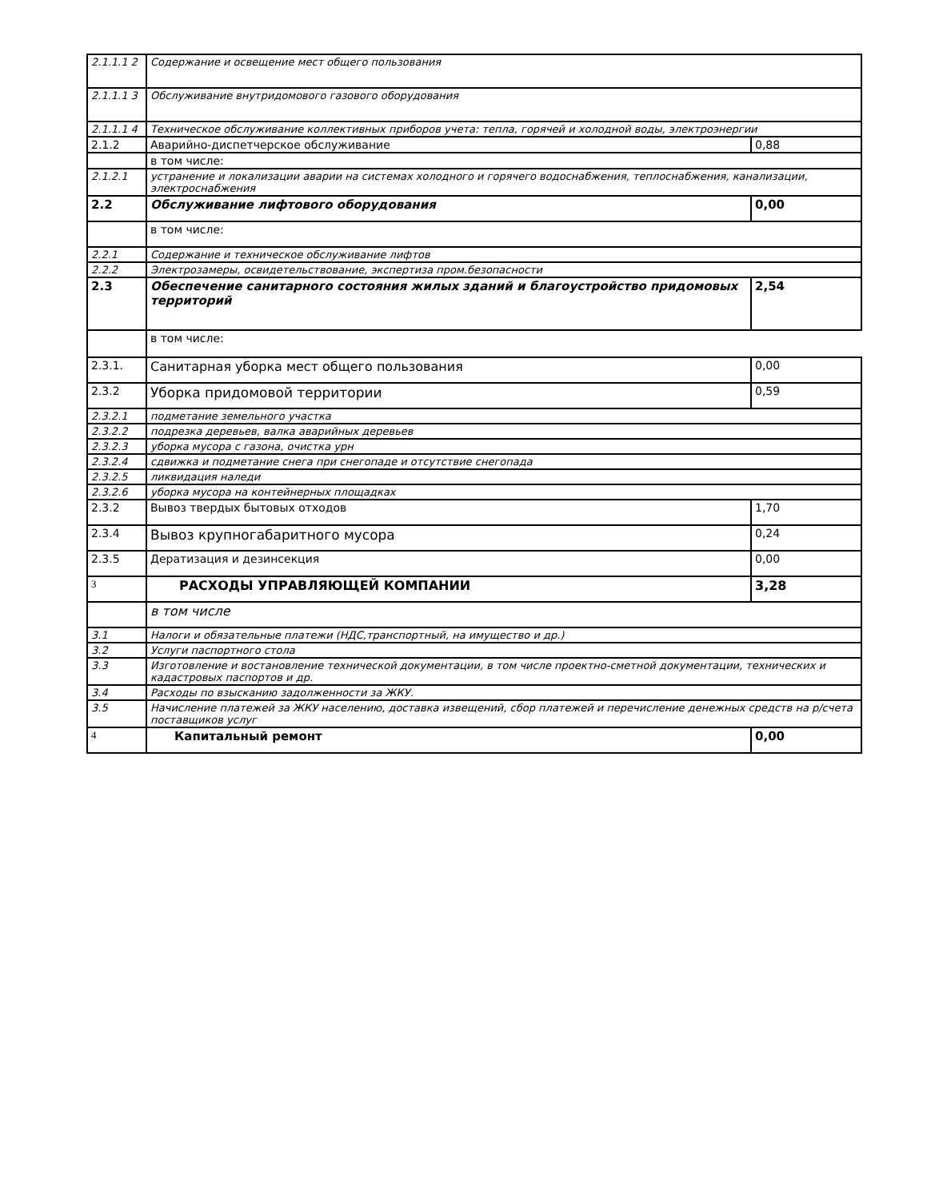| 2.1.1.1 2 | Содержание и освещение мест общего пользования | |
| 2.1.1.1 3 | Обслуживание внутридомового газового оборудования | |
| 2.1.1.1 4 | Техническое обслуживание коллективных приборов учета: тепла, горячей и холодной воды, электроэнергии | |
| 2.1.2 | Аварийно-диспетчерское обслуживание | 0,88 |
| | в том числе: | |
| 2.1.2.1 | устранение и локализации аварии на системах холодного и горячего водоснабжения, теплоснабжения, канализации, электроснабжения | |
| 2.2 | Обслуживание лифтового оборудования | 0,00 |
| | в том числе: | |
| 2.2.1 | Содержание и техническое обслуживание лифтов | |
| 2.2.2 | Электрозамеры, освидетельствование, экспертиза пром.безопасности | |
| 2.3 | Обеспечение санитарного состояния жилых зданий и благоустройство придомовых территорий | 2,54 |
| | в том числе: | |
| 2.3.1. | Санитарная уборка мест общего пользования | 0,00 |
| 2.3.2 | Уборка придомовой территории | 0,59 |
| 2.3.2.1 | подметание земельного участка | |
| 2.3.2.2 | подрезка деревьев, валка аварийных деревьев | |
| 2.3.2.3 | уборка мусора с газона, очистка урн | |
| 2.3.2.4 | сдвижка и подметание снега при снегопаде и отсутствие снегопада | |
| 2.3.2.5 | ликвидация наледи | |
| 2.3.2.6 | уборка мусора на контейнерных площадках | |
| 2.3.2 | Вывоз твердых бытовых отходов | 1,70 |
| 2.3.4 | Вывоз крупногабаритного мусора | 0,24 |
| 2.3.5 | Дератизация и дезинсекция | 0,00 |
| 3 | РАСХОДЫ УПРАВЛЯЮЩЕЙ КОМПАНИИ | 3,28 |
| | в том числе | |
| 3.1 | Налоги и обязательные платежи (НДС,транспортный, на имущество и др.) | |
| 3.2 | Услуги паспортного стола | |
| 3.3 | Изготовление и востановление технической документации, в том числе проектно-сметной документации, технических и кадастровых паспортов и др. | |
| 3.4 | Расходы по взысканию задолженности за ЖКУ. | |
| 3.5 | Начисление платежей за ЖКУ населению, доставка извещений, сбор платежей и перечисление денежных средств на р/счета поставщиков услуг | |
| 4 | Капитальный ремонт | 0,00 |